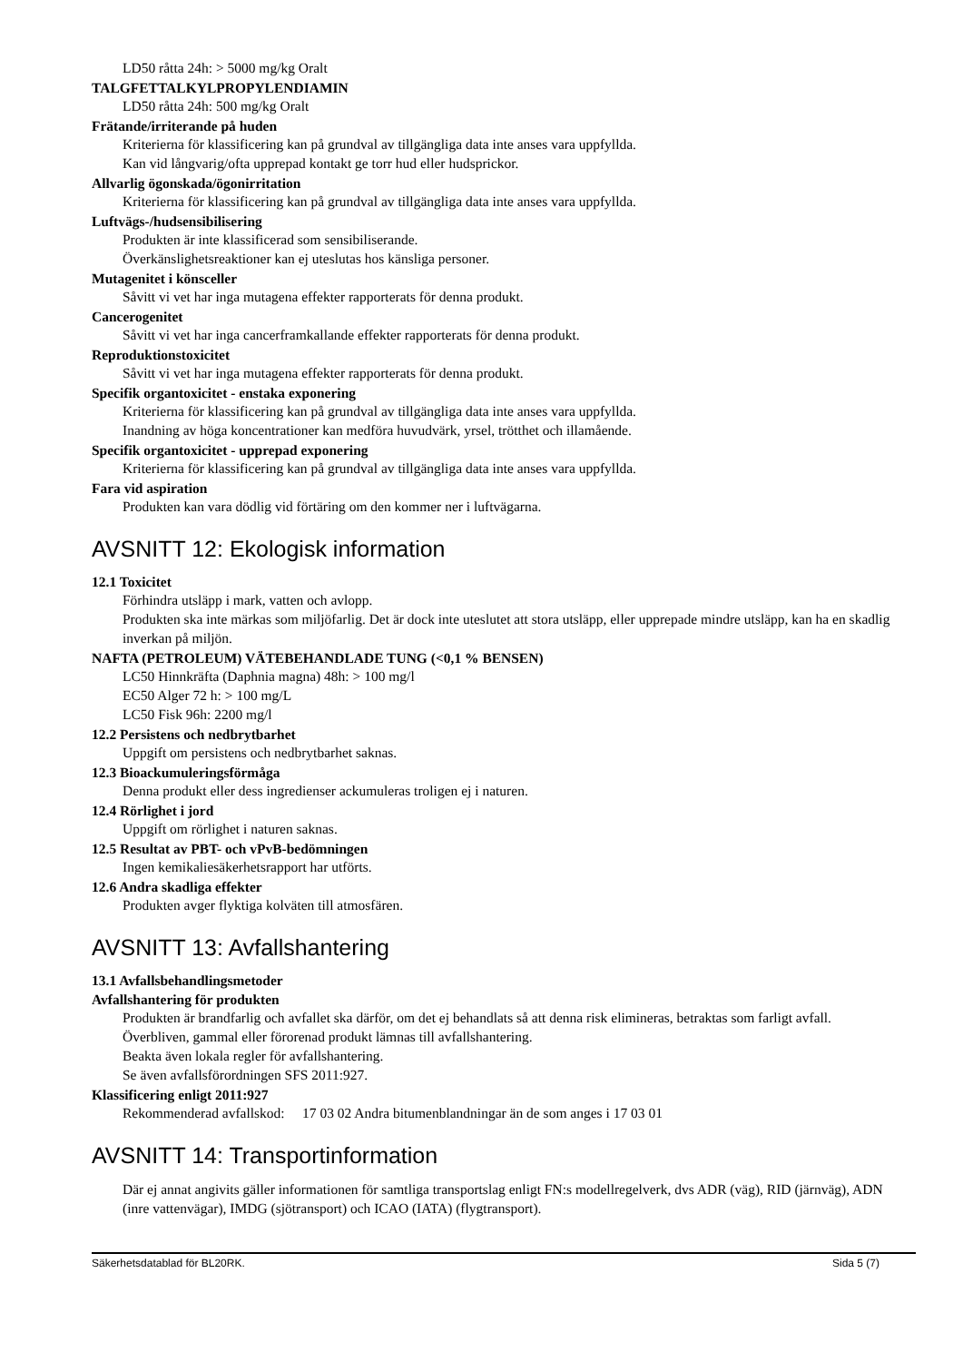LD50 råtta 24h: > 5000 mg/kg Oralt
TALGFETTALKYLPROPYLENDIAMIN
LD50 råtta 24h: 500 mg/kg Oralt
Frätande/irriterande på huden
Kriterierna för klassificering kan på grundval av tillgängliga data inte anses vara uppfyllda.
Kan vid långvarig/ofta upprepad kontakt ge torr hud eller hudsprickor.
Allvarlig ögonskada/ögonirritation
Kriterierna för klassificering kan på grundval av tillgängliga data inte anses vara uppfyllda.
Luftvägs-/hudsensibilisering
Produkten är inte klassificerad som sensibiliserande.
Överkänslighetsreaktioner kan ej uteslutas hos känsliga personer.
Mutagenitet i könsceller
Såvitt vi vet har inga mutagena effekter rapporterats för denna produkt.
Cancerogenitet
Såvitt vi vet har inga cancerframkallande effekter rapporterats för denna produkt.
Reproduktionstoxicitet
Såvitt vi vet har inga mutagena effekter rapporterats för denna produkt.
Specifik organtoxicitet - enstaka exponering
Kriterierna för klassificering kan på grundval av tillgängliga data inte anses vara uppfyllda.
Inandning av höga koncentrationer kan medföra huvudvärk, yrsel, trötthet och illamående.
Specifik organtoxicitet - upprepad exponering
Kriterierna för klassificering kan på grundval av tillgängliga data inte anses vara uppfyllda.
Fara vid aspiration
Produkten kan vara dödlig vid förtäring om den kommer ner i luftvägarna.
AVSNITT 12: Ekologisk information
12.1 Toxicitet
Förhindra utsläpp i mark, vatten och avlopp.
Produkten ska inte märkas som miljöfarlig. Det är dock inte uteslutet att stora utsläpp, eller upprepade mindre utsläpp, kan ha en skadlig inverkan på miljön.
NAFTA (PETROLEUM) VÄTEBEHANDLADE TUNG (<0,1 % BENSEN)
LC50 Hinnkräfta (Daphnia magna) 48h: > 100 mg/l
EC50 Alger 72 h: > 100 mg/L
LC50 Fisk 96h: 2200 mg/l
12.2 Persistens och nedbrytbarhet
Uppgift om persistens och nedbrytbarhet saknas.
12.3 Bioackumuleringsförmåga
Denna produkt eller dess ingredienser ackumuleras troligen ej i naturen.
12.4 Rörlighet i jord
Uppgift om rörlighet i naturen saknas.
12.5 Resultat av PBT- och vPvB-bedömningen
Ingen kemikaliesäkerhetsrapport har utförts.
12.6 Andra skadliga effekter
Produkten avger flyktiga kolväten till atmosfären.
AVSNITT 13: Avfallshantering
13.1 Avfallsbehandlingsmetoder
Avfallshantering för produkten
Produkten är brandfarlig och avfallet ska därför, om det ej behandlats så att denna risk elimineras, betraktas som farligt avfall.
Överbliven, gammal eller förorenad produkt lämnas till avfallshantering.
Beakta även lokala regler för avfallshantering.
Se även avfallsförordningen SFS 2011:927.
Klassificering enligt 2011:927
Rekommenderad avfallskod: 17 03 02 Andra bitumenblandningar än de som anges i 17 03 01
AVSNITT 14: Transportinformation
Där ej annat angivits gäller informationen för samtliga transportslag enligt FN:s modellregelverk, dvs ADR (väg), RID (järnväg), ADN (inre vattenvägar), IMDG (sjötransport) och ICAO (IATA) (flygtransport).
Säkerhetsdatablad för BL20RK. Sida 5 (7)